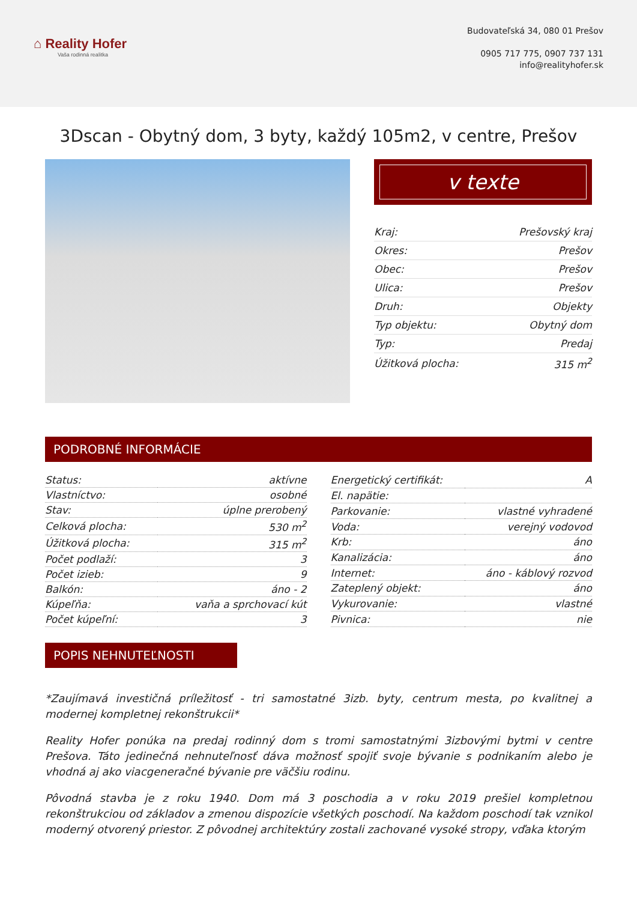⌂ Reality Hofer
Vaša rodinná realitka
Budovateľská 34, 080 01 Prešov
0905 717 775, 0907 737 131
info@realityhofer.sk
3Dscan - Obytný dom, 3 byty, každý 105m2, v centre, Prešov
v texte
| Kraj: | Prešovský kraj |
| Okres: | Prešov |
| Obec: | Prešov |
| Ulica: | Prešov |
| Druh: | Objekty |
| Typ objektu: | Obytný dom |
| Typ: | Predaj |
| Úžitková plocha: | 315 m<sup>2</sup> |
PODROBNÉ INFORMÁCIE
| Status: | aktívne |
| Vlastníctvo: | osobné |
| Stav: | úplne prerobený |
| Celková plocha: | 530 m<sup>2</sup> |
| Úžitková plocha: | 315 m<sup>2</sup> |
| Počet podlaží: | 3 |
| Počet izieb: | 9 |
| Balkón: | áno - 2 |
| Kúpeľňa: | vaňa a sprchovací kút |
| Počet kúpeľní: | 3 |
| Energetický certifikát: | A |
| El. napätie: | |
| Parkovanie: | vlastné vyhradené |
| Voda: | verejný vodovod |
| Krb: | áno |
| Kanalizácia: | áno |
| Internet: | áno - káblový rozvod |
| Zateplený objekt: | áno |
| Vykurovanie: | vlastné |
| Pivnica: | nie |
POPIS NEHNUTEĽNOSTI
*Zaujímavá investičná príležitosť - tri samostatné 3izb. byty, centrum mesta, po kvalitnej a modernej kompletnej rekonštrukcii*
Reality Hofer ponúka na predaj rodinný dom s tromi samostatnými 3izbovými bytmi v centre Prešova. Táto jedinečná nehnuteľnosť dáva možnosť spojiť svoje bývanie s podnikaním alebo je vhodná aj ako viacgeneračné bývanie pre väčšiu rodinu.
Pôvodná stavba je z roku 1940. Dom má 3 poschodia a v roku 2019 prešiel kompletnou rekonštrukciou od základov a zmenou dispozície všetkých poschodí. Na každom poschodí tak vznikol moderný otvorený priestor. Z pôvodnej architektúry zostali zachované vysoké stropy, vďaka ktorým